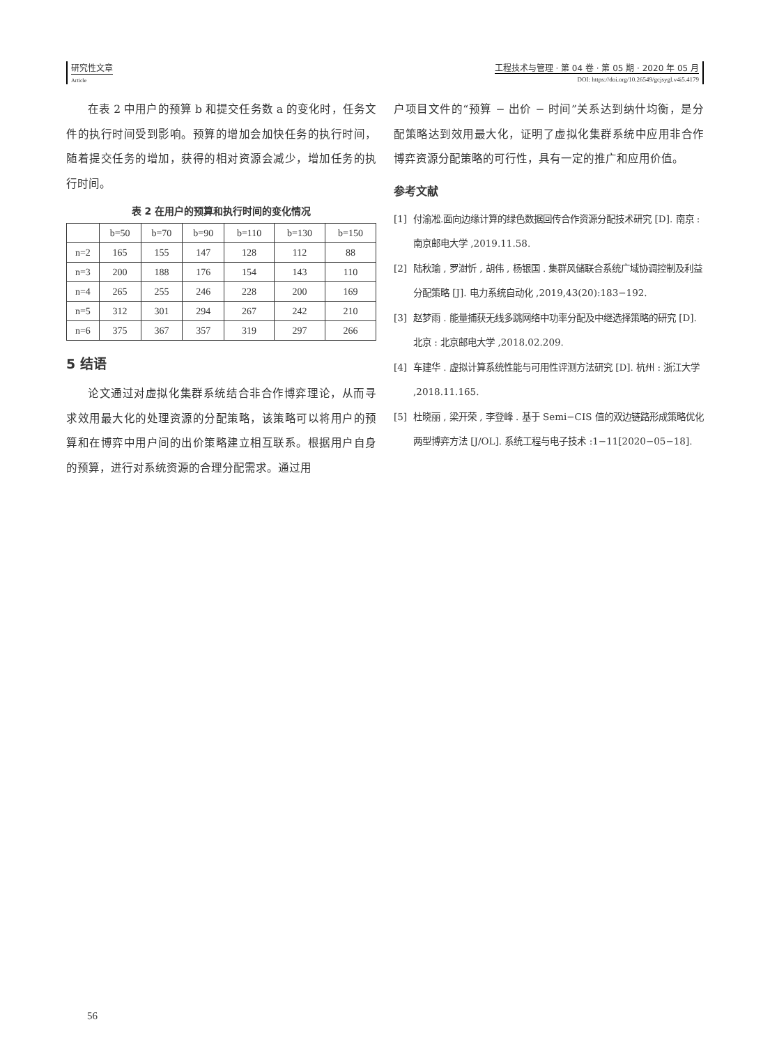研究性文章
Article
工程技术与管理 · 第 04 卷 · 第 05 期 · 2020 年 05 月
DOI: https://doi.org/10.26549/gcjsygl.v4i5.4179
在表 2 中用户的预算 b 和提交任务数 a 的变化时，任务文件的执行时间受到影响。预算的增加会加快任务的执行时间，随着提交任务的增加，获得的相对资源会减少，增加任务的执行时间。
表 2 在用户的预算和执行时间的变化情况
| | b=50 | b=70 | b=90 | b=110 | b=130 | b=150 |
| --- | --- | --- | --- | --- | --- | --- |
| n=2 | 165 | 155 | 147 | 128 | 112 | 88 |
| n=3 | 200 | 188 | 176 | 154 | 143 | 110 |
| n=4 | 265 | 255 | 246 | 228 | 200 | 169 |
| n=5 | 312 | 301 | 294 | 267 | 242 | 210 |
| n=6 | 375 | 367 | 357 | 319 | 297 | 266 |
5 结语
论文通过对虚拟化集群系统结合非合作博弈理论，从而寻求效用最大化的处理资源的分配策略，该策略可以将用户的预算和在博弈中用户间的出价策略建立相互联系。根据用户自身的预算，进行对系统资源的合理分配需求。通过用
户项目文件的“预算 − 出价 − 时间”关系达到纳什均衡，是分配策略达到效用最大化，证明了虚拟化集群系统中应用非合作博弈资源分配策略的可行性，具有一定的推广和应用价值。
参考文献
[1] 付渝凇.面向边缘计算的绿色数据回传合作资源分配技术研究 [D]. 南京 : 南京邮电大学 ,2019.11.58.
[2] 陆秋瑜 , 罗澍忻 , 胡伟 , 杨银国 . 集群风储联合系统广域协调控制及利益分配策略 [J]. 电力系统自动化 ,2019,43(20):183−192.
[3] 赵梦雨 . 能量捕获无线多跳网络中功率分配及中继选择策略的研究 [D]. 北京 : 北京邮电大学 ,2018.02.209.
[4] 车建华 . 虚拟计算系统性能与可用性评测方法研究 [D]. 杭州 : 浙江大学 ,2018.11.165.
[5] 杜晓丽 , 梁开荣 , 李登峰 . 基于 Semi−CIS 值的双边链路形成策略优化两型博弈方法 [J/OL]. 系统工程与电子技术 :1−11[2020−05−18].
56